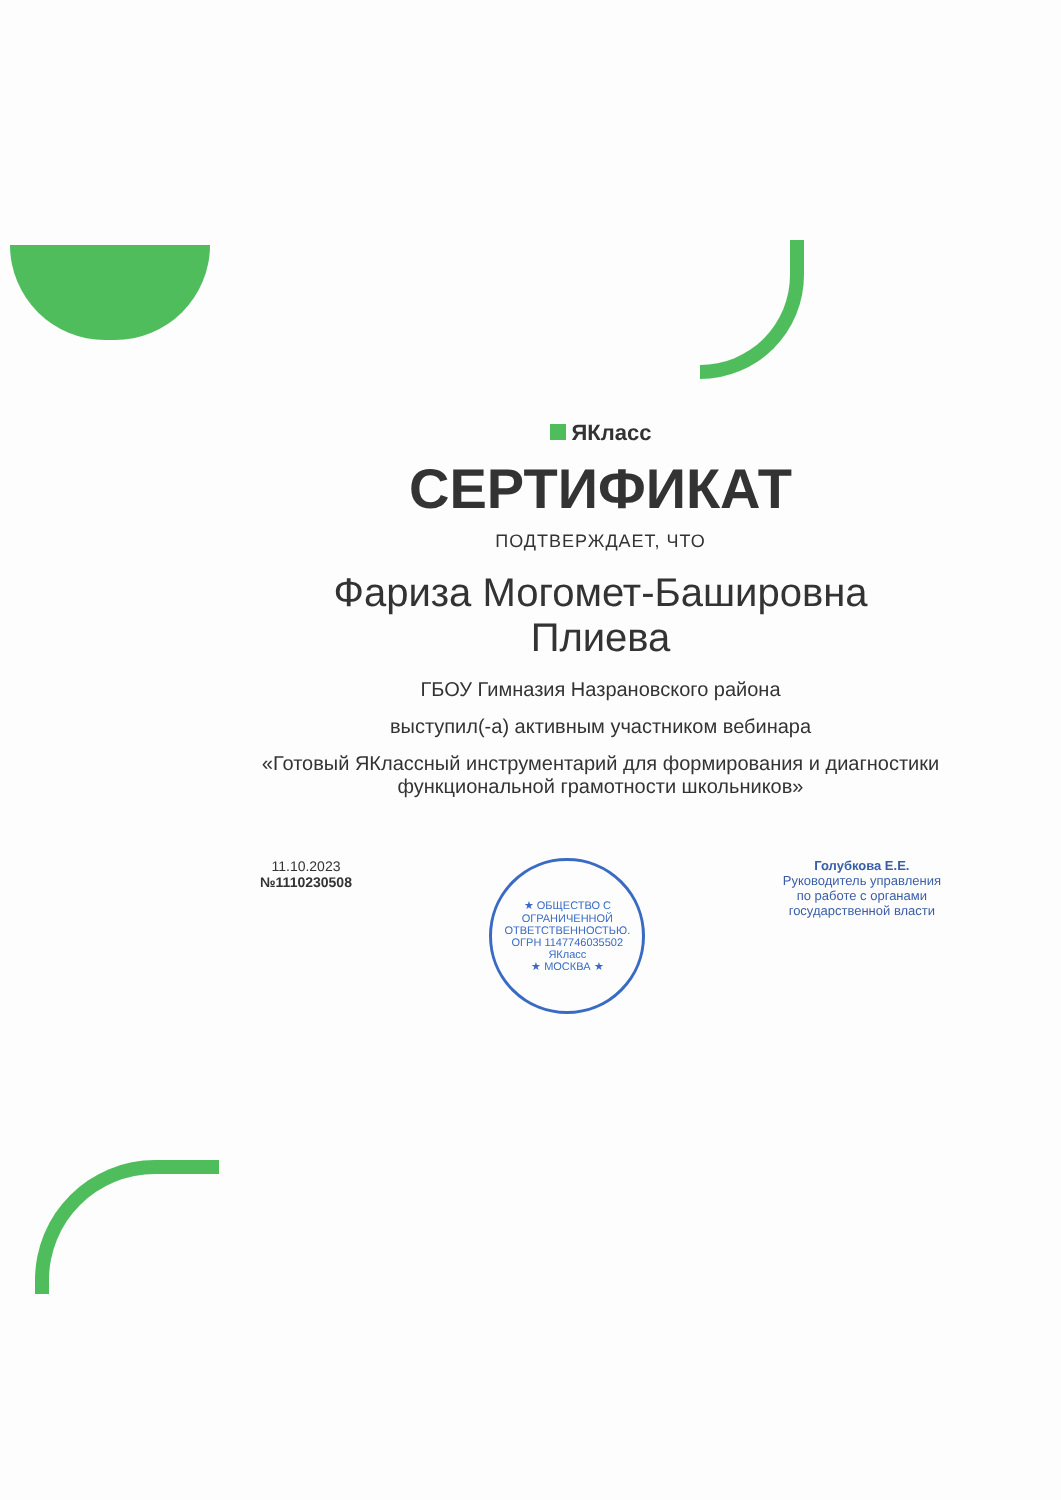ЯКласс
СЕРТИФИКАТ
ПОДТВЕРЖДАЕТ, ЧТО
Фариза Могомет-Башировна Плиева
ГБОУ Гимназия Назрановского района
выступил(-а) активным участником вебинара
«Готовый ЯКлассный инструментарий для формирования и диагностики функциональной грамотности школьников»
11.10.2023
№1110230508
★ ОБЩЕСТВО С ОГРАНИЧЕННОЙ ОТВЕТСТВЕННОСТЬЮ. ОГРН 1147746035502
ЯКласс
★ МОСКВА ★
Голубкова Е.Е.
Руководитель управления
по работе с органами
государственной власти